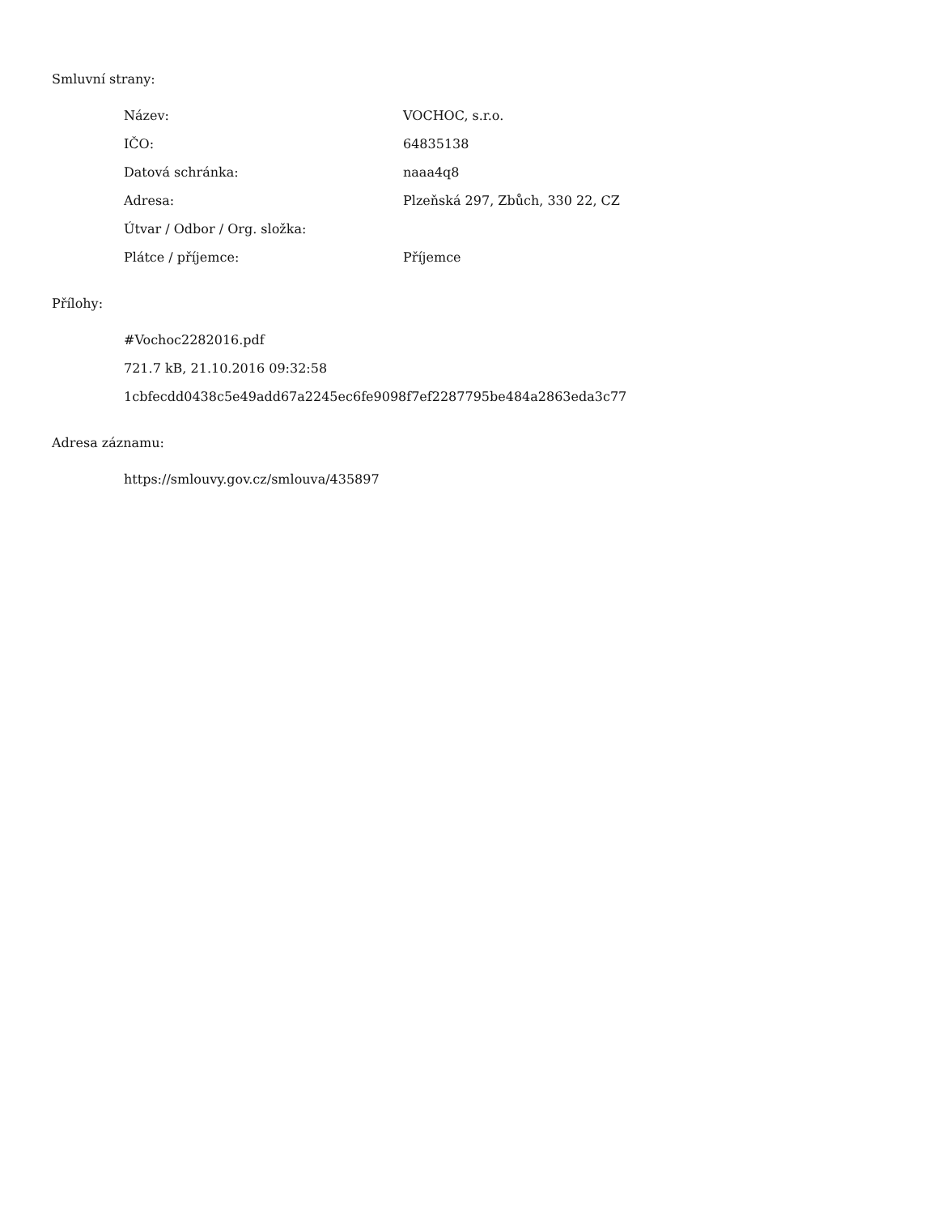Smluvní strany:
| Název: | VOCHOC, s.r.o. |
| IČO: | 64835138 |
| Datová schránka: | naaa4q8 |
| Adresa: | Plzeňská 297, Zbůch, 330 22, CZ |
| Útvar / Odbor / Org. složka: | |
| Plátce / příjemce: | Příjemce |
Přílohy:
#Vochoc2282016.pdf
721.7 kB, 21.10.2016 09:32:58
1cbfecdd0438c5e49add67a2245ec6fe9098f7ef2287795be484a2863eda3c77
Adresa záznamu:
https://smlouvy.gov.cz/smlouva/435897